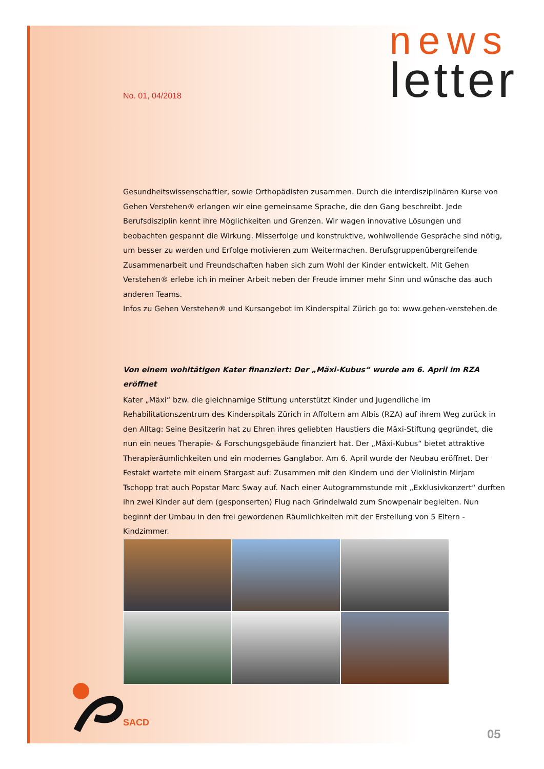news
letter
No. 01, 04/2018
Gesundheitswissenschaftler, sowie Orthopädisten zusammen. Durch die interdisziplinären Kurse von Gehen Verstehen® erlangen wir eine gemeinsame Sprache, die den Gang beschreibt. Jede Berufsdisziplin kennt ihre Möglichkeiten und Grenzen. Wir wagen innovative Lösungen und beobachten gespannt die Wirkung. Misserfolge und konstruktive, wohlwollende Gespräche sind nötig, um besser zu werden und Erfolge motivieren zum Weitermachen. Berufsgruppenübergreifende Zusammenarbeit und Freundschaften haben sich zum Wohl der Kinder entwickelt. Mit Gehen Verstehen® erlebe ich in meiner Arbeit neben der Freude immer mehr Sinn und wünsche das auch anderen Teams.
Infos zu Gehen Verstehen® und Kursangebot im Kinderspital Zürich go to: www.gehen-verstehen.de
Von einem wohltätigen Kater finanziert: Der „Mäxi-Kubus“ wurde am 6. April im RZA eröffnet
Kater „Mäxi“ bzw. die gleichnamige Stiftung unterstützt Kinder und Jugendliche im Rehabilitationszentrum des Kinderspitals Zürich in Affoltern am Albis (RZA) auf ihrem Weg zurück in den Alltag: Seine Besitzerin hat zu Ehren ihres geliebten Haustiers die Mäxi-Stiftung gegründet, die nun ein neues Therapie- & Forschungsgebäude finanziert hat. Der „Mäxi-Kubus“ bietet attraktive Therapieräumlichkeiten und ein modernes Ganglabor. Am 6. April wurde der Neubau eröffnet. Der Festakt wartete mit einem Stargast auf: Zusammen mit den Kindern und der Violinistin Mirjam Tschopp trat auch Popstar Marc Sway auf. Nach einer Autogrammstunde mit „Exklusivkonzert“ durften ihn zwei Kinder auf dem (gesponserten) Flug nach Grindelwald zum Snowpenair begleiten. Nun beginnt der Umbau in den frei gewordenen Räumlichkeiten mit der Erstellung von 5 Eltern - Kindzimmer.
SACD
05